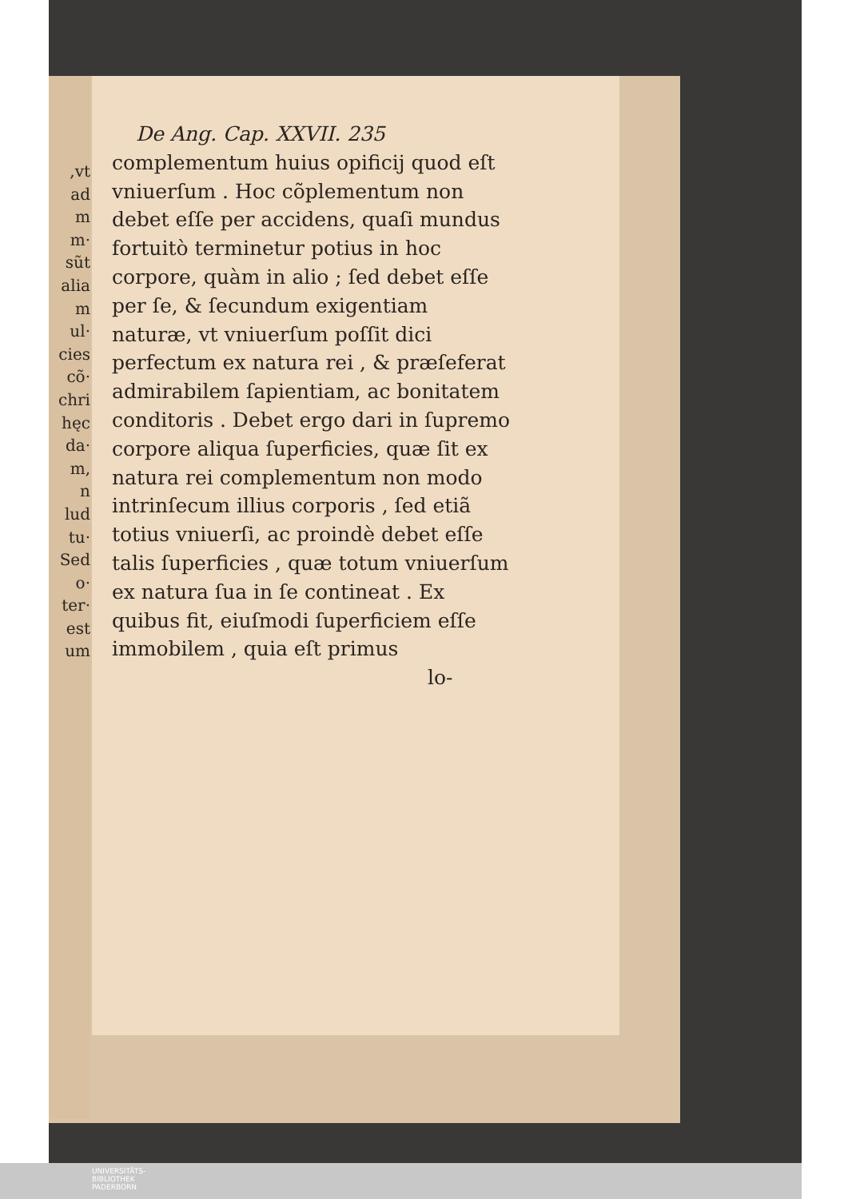,vt
ad
m
m·
sũt
alia
m
ul·
cies
cõ·
chri
hęc
da·
m,
n
lud
tu·
Sed
o·
ter·
est
um
De Ang. Cap. XXVII. 235
complementum huius opificij quod eſt vniuerſum . Hoc cõ­plementum non debet eſſe per accidens, quaſi mundus fortui­tò terminetur potius in hoc corpore, quàm in alio ; ſed de­bet eſſe per ſe, & ſecundum exi­gentiam naturæ, vt vniuerſum poſſit dici perfectum ex natura rei , & præſeferat admirabilem ſapientiam, ac bonitatem con­ditoris . Debet ergo dari in ſu­premo corpore aliqua ſuperfi­cies, quæ ſit ex natura rei com­plementum non modo intrin­ſecum illius corporis , ſed etiã totius vniuerſi, ac proindè de­bet eſſe talis ſuperficies , quæ totum vniuerſum ex natura ſua in ſe contineat . Ex quibus fit, eiuſmodi ſuperficiem eſſe immobilem , quia eſt primus
lo-
UNIVERSITÄTS-
BIBLIOTHEK
PADERBORN